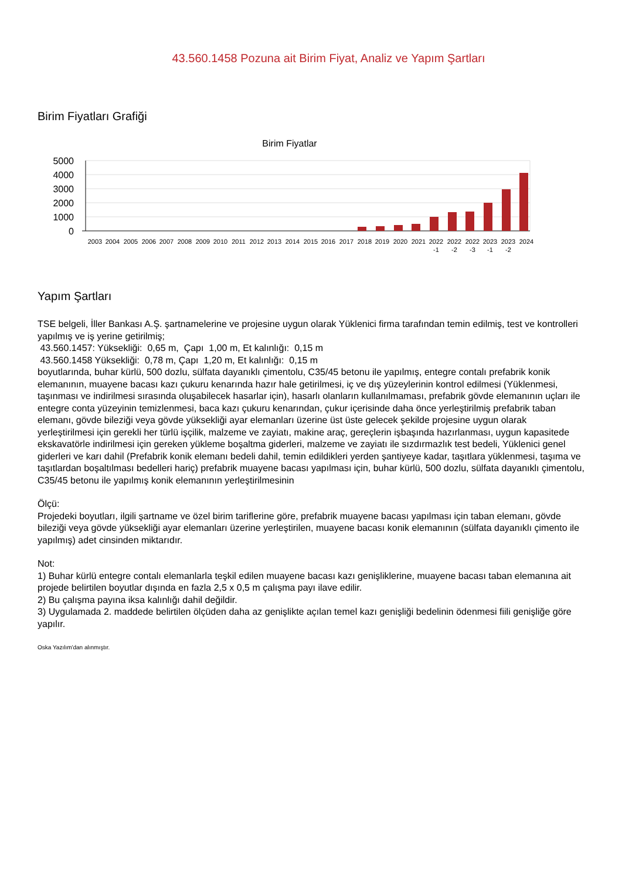43.560.1458 Pozuna ait Birim Fiyat, Analiz ve Yapım Şartları
Birim Fiyatları Grafiği
Birim Fiyatlar
5000
4000
3000
2000
1000
0
2003
2004
2005
2006
2007
2008
2009
2010
2011
2012
2013
2014
2015
2016
2017
2018
2019
2020
2021
2022
2022
2022
2023
2023
2024
-1
-2
-3
-1
-2
Yapım Şartları
TSE belgeli, İller Bankası A.Ş. şartnamelerine ve projesine uygun olarak Yüklenici firma tarafından temin edilmiş, test ve kontrolleri yapılmış ve iş yerine getirilmiş;
43.560.1457: Yüksekliği: 0,65 m, Çapı 1,00 m, Et kalınlığı: 0,15 m
43.560.1458 Yüksekliği: 0,78 m, Çapı 1,20 m, Et kalınlığı: 0,15 m
boyutlarında, buhar kürlü, 500 dozlu, sülfata dayanıklı çimentolu, C35/45 betonu ile yapılmış, entegre contalı prefabrik konik elemanının, muayene bacası kazı çukuru kenarında hazır hale getirilmesi, iç ve dış yüzeylerinin kontrol edilmesi (Yüklenmesi, taşınması ve indirilmesi sırasında oluşabilecek hasarlar için), hasarlı olanların kullanılmaması, prefabrik gövde elemanının uçları ile entegre conta yüzeyinin temizlenmesi, baca kazı çukuru kenarından, çukur içerisinde daha önce yerleştirilmiş prefabrik taban elemanı, gövde bileziği veya gövde yüksekliği ayar elemanları üzerine üst üste gelecek şekilde projesine uygun olarak yerleştirilmesi için gerekli her türlü işçilik, malzeme ve zayiatı, makine araç, gereçlerin işbaşında hazırlanması, uygun kapasitede ekskavatörle indirilmesi için gereken yükleme boşaltma giderleri, malzeme ve zayiatı ile sızdırmazlık test bedeli, Yüklenici genel giderleri ve karı dahil (Prefabrik konik elemanı bedeli dahil, temin edildikleri yerden şantiyeye kadar, taşıtlara yüklenmesi, taşıma ve taşıtlardan boşaltılması bedelleri hariç) prefabrik muayene bacası yapılması için, buhar kürlü, 500 dozlu, sülfata dayanıklı çimentolu, C35/45 betonu ile yapılmış konik elemanının yerleştirilmesinin
Ölçü:
Projedeki boyutları, ilgili şartname ve özel birim tariflerine göre, prefabrik muayene bacası yapılması için taban elemanı, gövde bileziği veya gövde yüksekliği ayar elemanları üzerine yerleştirilen, muayene bacası konik elemanının (sülfata dayanıklı çimento ile yapılmış) adet cinsinden miktarıdır.
Not:
1) Buhar kürlü entegre contalı elemanlarla teşkil edilen muayene bacası kazı genişliklerine, muayene bacası taban elemanına ait projede belirtilen boyutlar dışında en fazla 2,5 x 0,5 m çalışma payı ilave edilir.
2) Bu çalışma payına iksa kalınlığı dahil değildir.
3) Uygulamada 2. maddede belirtilen ölçüden daha az genişlikte açılan temel kazı genişliği bedelinin ödenmesi fiili genişliğe göre yapılır.
Oska Yazılım'dan alınmıştır.